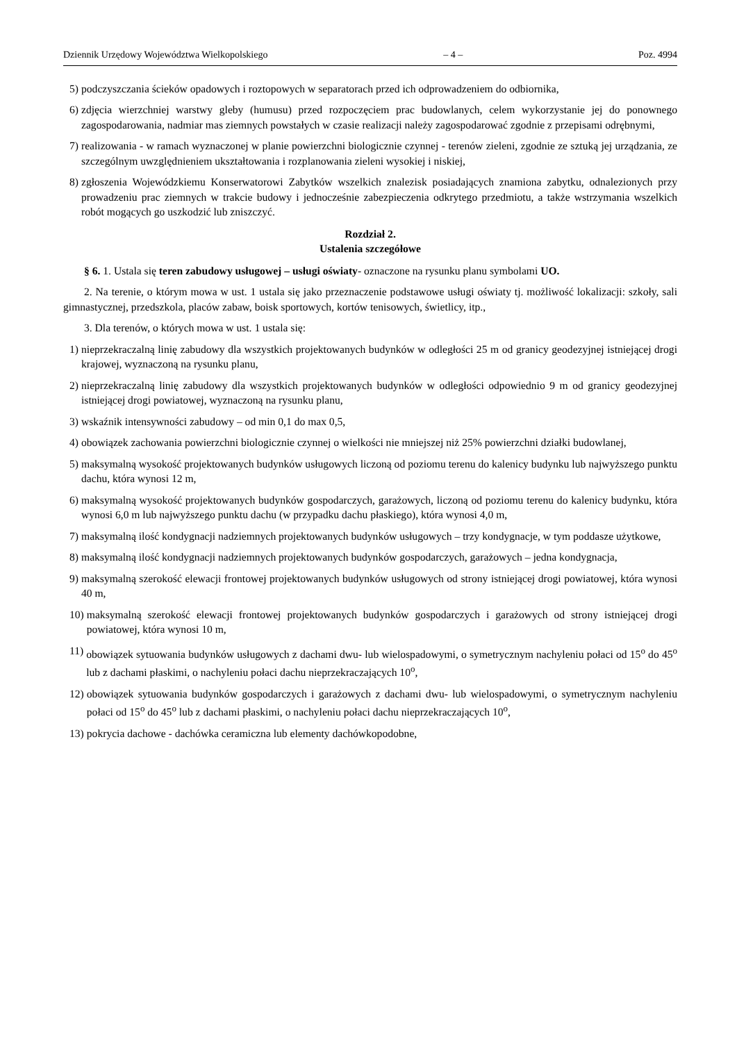Dziennik Urzędowy Województwa Wielkopolskiego – 4 – Poz. 4994
5) podczyszczania ścieków opadowych i roztopowych w separatorach przed ich odprowadzeniem do odbiornika,
6) zdjęcia wierzchniej warstwy gleby (humusu) przed rozpoczęciem prac budowlanych, celem wykorzystanie jej do ponownego zagospodarowania, nadmiar mas ziemnych powstałych w czasie realizacji należy zagospodarować zgodnie z przepisami odrębnymi,
7) realizowania - w ramach wyznaczonej w planie powierzchni biologicznie czynnej - terenów zieleni, zgodnie ze sztuką jej urządzania, ze szczególnym uwzględnieniem ukształtowania i rozplanowania zieleni wysokiej i niskiej,
8) zgłoszenia Wojewódzkiemu Konserwatorowi Zabytków wszelkich znalezisk posiadających znamiona zabytku, odnalezionych przy prowadzeniu prac ziemnych w trakcie budowy i jednocześnie zabezpieczenia odkrytego przedmiotu, a także wstrzymania wszelkich robót mogących go uszkodzić lub zniszczyć.
Rozdział 2.
Ustalenia szczegółowe
§ 6. 1. Ustala się teren zabudowy usługowej – usługi oświaty- oznaczone na rysunku planu symbolami UO.
2. Na terenie, o którym mowa w ust. 1 ustala się jako przeznaczenie podstawowe usługi oświaty tj. możliwość lokalizacji: szkoły, sali gimnastycznej, przedszkola, placów zabaw, boisk sportowych, kortów tenisowych, świetlicy, itp.,
3. Dla terenów, o których mowa w ust. 1 ustala się:
1) nieprzekraczalną linię zabudowy dla wszystkich projektowanych budynków w odległości 25 m od granicy geodezyjnej istniejącej drogi krajowej, wyznaczoną na rysunku planu,
2) nieprzekraczalną linię zabudowy dla wszystkich projektowanych budynków w odległości odpowiednio 9 m od granicy geodezyjnej istniejącej drogi powiatowej, wyznaczoną na rysunku planu,
3) wskaźnik intensywności zabudowy – od min 0,1 do max 0,5,
4) obowiązek zachowania powierzchni biologicznie czynnej o wielkości nie mniejszej niż 25% powierzchni działki budowlanej,
5) maksymalną wysokość projektowanych budynków usługowych liczoną od poziomu terenu do kalenicy budynku lub najwyższego punktu dachu, która wynosi 12 m,
6) maksymalną wysokość projektowanych budynków gospodarczych, garażowych, liczoną od poziomu terenu do kalenicy budynku, która wynosi 6,0 m lub najwyższego punktu dachu (w przypadku dachu płaskiego), która wynosi 4,0 m,
7) maksymalną ilość kondygnacji nadziemnych projektowanych budynków usługowych – trzy kondygnacje, w tym poddasze użytkowe,
8) maksymalną ilość kondygnacji nadziemnych projektowanych budynków gospodarczych, garażowych – jedna kondygnacja,
9) maksymalną szerokość elewacji frontowej projektowanych budynków usługowych od strony istniejącej drogi powiatowej, która wynosi 40 m,
10) maksymalną szerokość elewacji frontowej projektowanych budynków gospodarczych i garażowych od strony istniejącej drogi powiatowej, która wynosi 10 m,
11) obowiązek sytuowania budynków usługowych z dachami dwu- lub wielospadowymi, o symetrycznym nachyleniu połaci od 15<sup>o</sup> do 45<sup>o</sup> lub z dachami płaskimi, o nachyleniu połaci dachu nieprzekraczających 10<sup>o</sup>,
12) obowiązek sytuowania budynków gospodarczych i garażowych z dachami dwu- lub wielospadowymi, o symetrycznym nachyleniu połaci od 15<sup>o</sup> do 45<sup>o</sup> lub z dachami płaskimi, o nachyleniu połaci dachu nieprzekraczających 10<sup>o</sup>,
13) pokrycia dachowe - dachówka ceramiczna lub elementy dachówkopodobne,